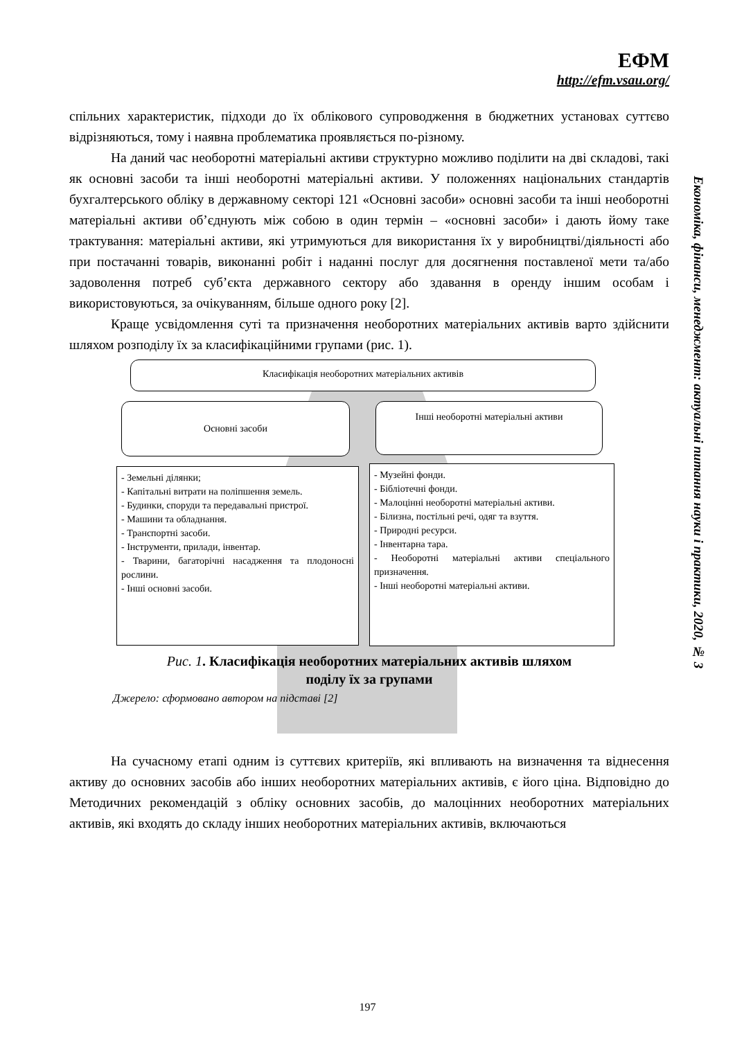ЕФМ
http://efm.vsau.org/
Економіка, фінанси, менеджмент: актуальні питання науки і практики, 2020, № 3
спільних характеристик, підходи до їх облікового супроводження в бюджетних установах суттєво відрізняються, тому і наявна проблематика проявляється по-різному.
На даний час необоротні матеріальні активи структурно можливо поділити на дві складові, такі як основні засоби та інші необоротні матеріальні активи. У положеннях національних стандартів бухгалтерського обліку в державному секторі 121 «Основні засоби» основні засоби та інші необоротні матеріальні активи об’єднують між собою в один термін – «основні засоби» і дають йому таке трактування: матеріальні активи, які утримуються для використання їх у виробництві/діяльності або при постачанні товарів, виконанні робіт і наданні послуг для досягнення поставленої мети та/або задоволення потреб суб’єкта державного сектору або здавання в оренду іншим особам і використовуються, за очікуванням, більше одного року [2].
Краще усвідомлення суті та призначення необоротних матеріальних активів варто здійснити шляхом розподілу їх за класифікаційними групами (рис. 1).
Класифікація необоротних матеріальних активів
Основні засоби Інші необоротні матеріальні активи
- Земельні ділянки;
- Капітальні витрати на поліпшення земель.
- Будинки, споруди та передавальні пристрої.
- Машини та обладнання.
- Транспортні засоби.
- Інструменти, прилади, інвентар.
- Тварини, багаторічні насадження та плодоносні рослини.
- Інші основні засоби.
- Музейні фонди.
- Бібліотечні фонди.
- Малоцінні необоротні матеріальні активи.
- Білизна, постільні речі, одяг та взуття.
- Природні ресурси.
- Інвентарна тара.
- Необоротні матеріальні активи спеціального призначення.
- Інші необоротні матеріальні активи.
Рис. 1. Класифікація необоротних матеріальних активів шляхом
поділу їх за групами
Джерело: сформовано автором на підставі [2]
На сучасному етапі одним із суттєвих критеріїв, які впливають на визначення та віднесення активу до основних засобів або інших необоротних матеріальних активів, є його ціна. Відповідно до Методичних рекомендацій з обліку основних засобів, до малоцінних необоротних матеріальних активів, які входять до складу інших необоротних матеріальних активів, включаються
197